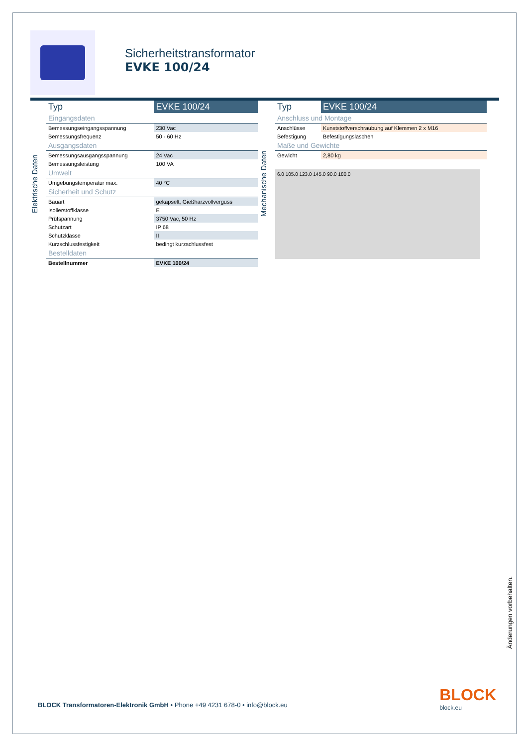Sicherheitstransformator
EVKE 100/24
Elektrische Daten
| Typ | EVKE 100/24 |
| --- | --- |
| Eingangsdaten | |
| Bemessungseingangsspannung | 230 Vac |
| Bemessungsfrequenz | 50 - 60 Hz |
| Ausgangsdaten | |
| Bemessungsausgangsspannung | 24 Vac |
| Bemessungsleistung | 100 VA |
| Umwelt | |
| Umgebungstemperatur max. | 40 °C |
| Sicherheit und Schutz | |
| Bauart | gekapselt, Gießharzvollverguss |
| Isolierstoffklasse | E |
| Prüfspannung | 3750 Vac, 50 Hz |
| Schutzart | IP 68 |
| Schutzklasse | II |
| Kurzschlussfestigkeit | bedingt kurzschlussfest |
| Bestelldaten | |
| Bestellnummer | EVKE 100/24 |
Mechanische Daten
| Typ | EVKE 100/24 |
| --- | --- |
| Anschluss und Montage | |
| Anschlüsse | Kunststoffverschraubung auf Klemmen 2 x M16 |
| Befestigung | Befestigungslaschen |
| Maße und Gewichte | |
| Gewicht | 2,80 kg |
6.0 105.0 123.0 145.0 90.0 180.0
Änderungen vorbehalten.
BLOCK Transformatoren-Elektronik GmbH • Phone +49 4231 678-0 • info@block.eu
BLOCK
block.eu